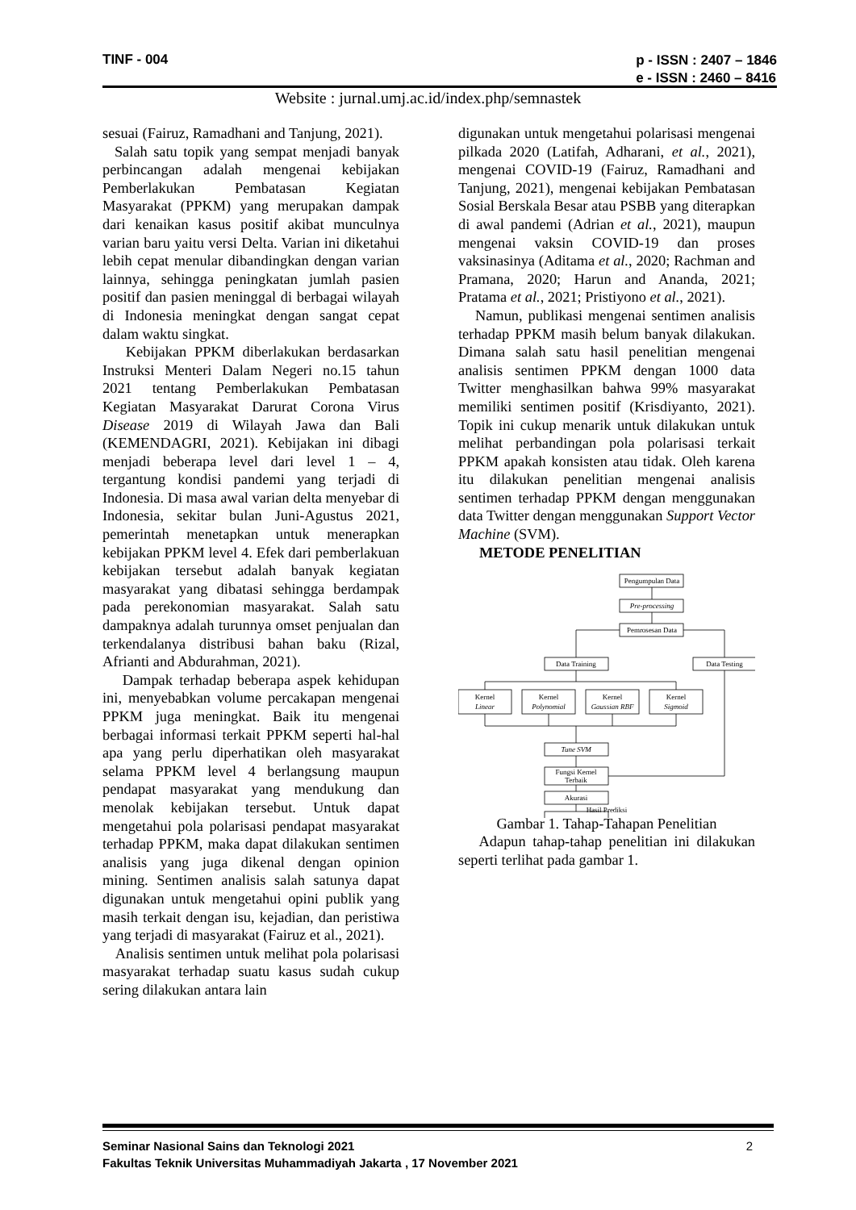TINF - 004 p - ISSN : 2407 – 1846
e - ISSN : 2460 – 8416
Website : jurnal.umj.ac.id/index.php/semnastek
sesuai (Fairuz, Ramadhani and Tanjung, 2021).
Salah satu topik yang sempat menjadi banyak perbincangan adalah mengenai kebijakan Pemberlakukan Pembatasan Kegiatan Masyarakat (PPKM) yang merupakan dampak dari kenaikan kasus positif akibat munculnya varian baru yaitu versi Delta. Varian ini diketahui lebih cepat menular dibandingkan dengan varian lainnya, sehingga peningkatan jumlah pasien positif dan pasien meninggal di berbagai wilayah di Indonesia meningkat dengan sangat cepat dalam waktu singkat.
Kebijakan PPKM diberlakukan berdasarkan Instruksi Menteri Dalam Negeri no.15 tahun 2021 tentang Pemberlakukan Pembatasan Kegiatan Masyarakat Darurat Corona Virus Disease 2019 di Wilayah Jawa dan Bali (KEMENDAGRI, 2021). Kebijakan ini dibagi menjadi beberapa level dari level 1 – 4, tergantung kondisi pandemi yang terjadi di Indonesia. Di masa awal varian delta menyebar di Indonesia, sekitar bulan Juni-Agustus 2021, pemerintah menetapkan untuk menerapkan kebijakan PPKM level 4. Efek dari pemberlakuan kebijakan tersebut adalah banyak kegiatan masyarakat yang dibatasi sehingga berdampak pada perekonomian masyarakat. Salah satu dampaknya adalah turunnya omset penjualan dan terkendalanya distribusi bahan baku (Rizal, Afrianti and Abdurahman, 2021).
Dampak terhadap beberapa aspek kehidupan ini, menyebabkan volume percakapan mengenai PPKM juga meningkat. Baik itu mengenai berbagai informasi terkait PPKM seperti hal-hal apa yang perlu diperhatikan oleh masyarakat selama PPKM level 4 berlangsung maupun pendapat masyarakat yang mendukung dan menolak kebijakan tersebut. Untuk dapat mengetahui pola polarisasi pendapat masyarakat terhadap PPKM, maka dapat dilakukan sentimen analisis yang juga dikenal dengan opinion mining. Sentimen analisis salah satunya dapat digunakan untuk mengetahui opini publik yang masih terkait dengan isu, kejadian, dan peristiwa yang terjadi di masyarakat (Fairuz et al., 2021).
Analisis sentimen untuk melihat pola polarisasi masyarakat terhadap suatu kasus sudah cukup sering dilakukan antara lain
digunakan untuk mengetahui polarisasi mengenai pilkada 2020 (Latifah, Adharani, et al., 2021), mengenai COVID-19 (Fairuz, Ramadhani and Tanjung, 2021), mengenai kebijakan Pembatasan Sosial Berskala Besar atau PSBB yang diterapkan di awal pandemi (Adrian et al., 2021), maupun mengenai vaksin COVID-19 dan proses vaksinasinya (Aditama et al., 2020; Rachman and Pramana, 2020; Harun and Ananda, 2021; Pratama et al., 2021; Pristiyono et al., 2021).
Namun, publikasi mengenai sentimen analisis terhadap PPKM masih belum banyak dilakukan. Dimana salah satu hasil penelitian mengenai analisis sentimen PPKM dengan 1000 data Twitter menghasilkan bahwa 99% masyarakat memiliki sentimen positif (Krisdiyanto, 2021). Topik ini cukup menarik untuk dilakukan untuk melihat perbandingan pola polarisasi terkait PPKM apakah konsisten atau tidak. Oleh karena itu dilakukan penelitian mengenai analisis sentimen terhadap PPKM dengan menggunakan data Twitter dengan menggunakan Support Vector Machine (SVM).
METODE PENELITIAN
Pengumpulan Data
Pre-processing
Pemrosesan Data
Data Training
Data Testing
Kernel
Linear
Kernel
Polynomial
Kernel
Gaussian RBF
Kernel
Sigmoid
Tune SVM
Fungsi Kernel
Terbaik
Akurasi
Hasil Prediksi
Gambar 1. Tahap-Tahapan Penelitian
Adapun tahap-tahap penelitian ini dilakukan seperti terlihat pada gambar 1.
2 Seminar Nasional Sains dan Teknologi 2021
Fakultas Teknik Universitas Muhammadiyah Jakarta , 17 November 2021